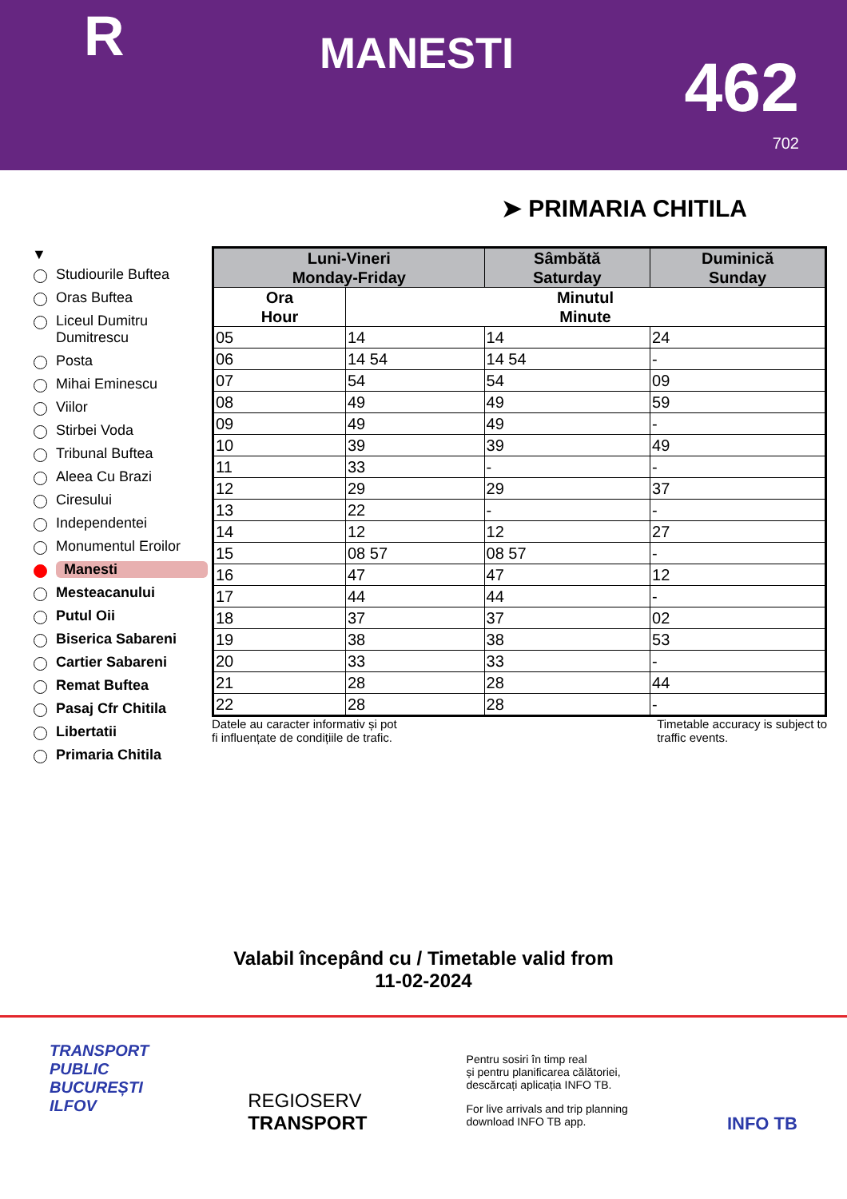R MANESTI 462
702
➤ PRIMARIA CHITILA
▼
Studiourile Buftea
Oras Buftea
Liceul Dumitru Dumitrescu
Posta
Mihai Eminescu
Viilor
Stirbei Voda
Tribunal Buftea
Aleea Cu Brazi
Ciresului
Independentei
Monumentul Eroilor
Manesti
Mesteacanului
Putul Oii
Biserica Sabareni
Cartier Sabareni
Remat Buftea
Pasaj Cfr Chitila
Libertatii
Primaria Chitila
| Luni-Vineri Monday-Friday | | Sâmbătă Saturday | Duminică Sunday |
| --- | --- | --- | --- |
| Ora Hour | Minutul Minute | | |
| 05 | 14 | 14 | 24 |
| 06 | 14 54 | 14 54 | - |
| 07 | 54 | 54 | 09 |
| 08 | 49 | 49 | 59 |
| 09 | 49 | 49 | - |
| 10 | 39 | 39 | 49 |
| 11 | 33 | - | - |
| 12 | 29 | 29 | 37 |
| 13 | 22 | - | - |
| 14 | 12 | 12 | 27 |
| 15 | 08 57 | 08 57 | - |
| 16 | 47 | 47 | 12 |
| 17 | 44 | 44 | - |
| 18 | 37 | 37 | 02 |
| 19 | 38 | 38 | 53 |
| 20 | 33 | 33 | - |
| 21 | 28 | 28 | 44 |
| 22 | 28 | 28 | - |
Datele au caracter informativ și pot
fi influențate de condițiile de trafic. Timetable accuracy is subject to
traffic events.
Valabil începând cu / Timetable valid from
11-02-2024
TRANSPORT
PUBLIC
BUCUREȘTI
ILFOV
REGIOSERV
TRANSPORT
Pentru sosiri în timp real
și pentru planificarea călătoriei,
descărcați aplicația INFO TB.
For live arrivals and trip planning
download INFO TB app.
INFO TB